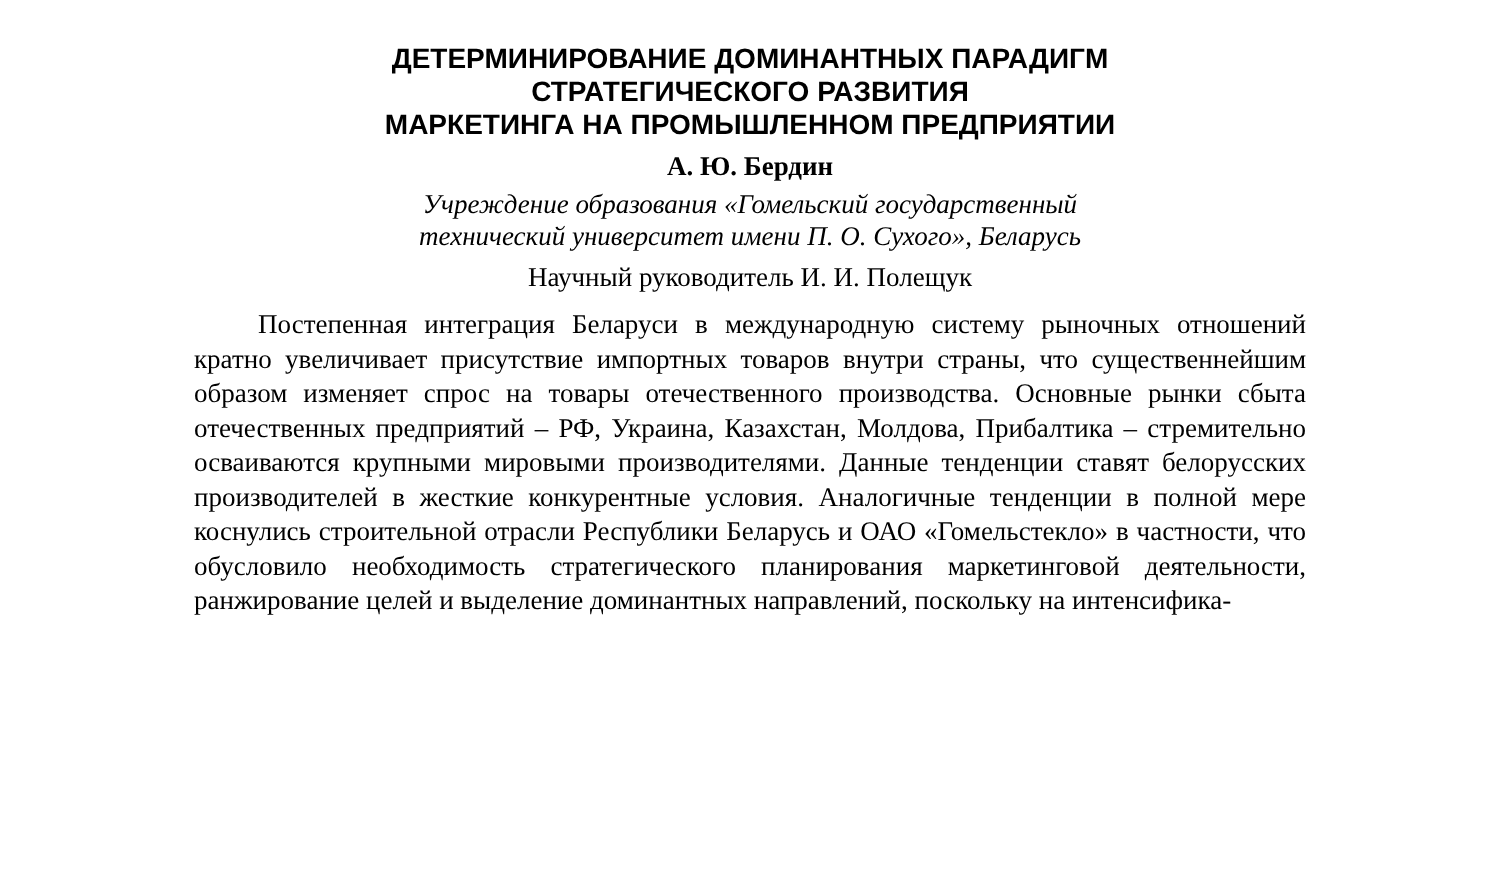ДЕТЕРМИНИРОВАНИЕ ДОМИНАНТНЫХ ПАРАДИГМ
СТРАТЕГИЧЕСКОГО РАЗВИТИЯ
МАРКЕТИНГА НА ПРОМЫШЛЕННОМ ПРЕДПРИЯТИИ
А. Ю. Бердин
Учреждение образования «Гомельский государственный
технический университет имени П. О. Сухого», Беларусь
Научный руководитель И. И. Полещук
Постепенная интеграция Беларуси в международную систему рыночных отношений кратно увеличивает присутствие импортных товаров внутри страны, что существеннейшим образом изменяет спрос на товары отечественного производства. Основные рынки сбыта отечественных предприятий – РФ, Украина, Казахстан, Молдова, Прибалтика – стремительно осваиваются крупными мировыми производителями. Данные тенденции ставят белорусских производителей в жесткие конкурентные условия. Аналогичные тенденции в полной мере коснулись строительной отрасли Республики Беларусь и ОАО «Гомельстекло» в частности, что обусловило необходимость стратегического планирования маркетинговой деятельности, ранжирование целей и выделение доминантных направлений, поскольку на интенсифика-